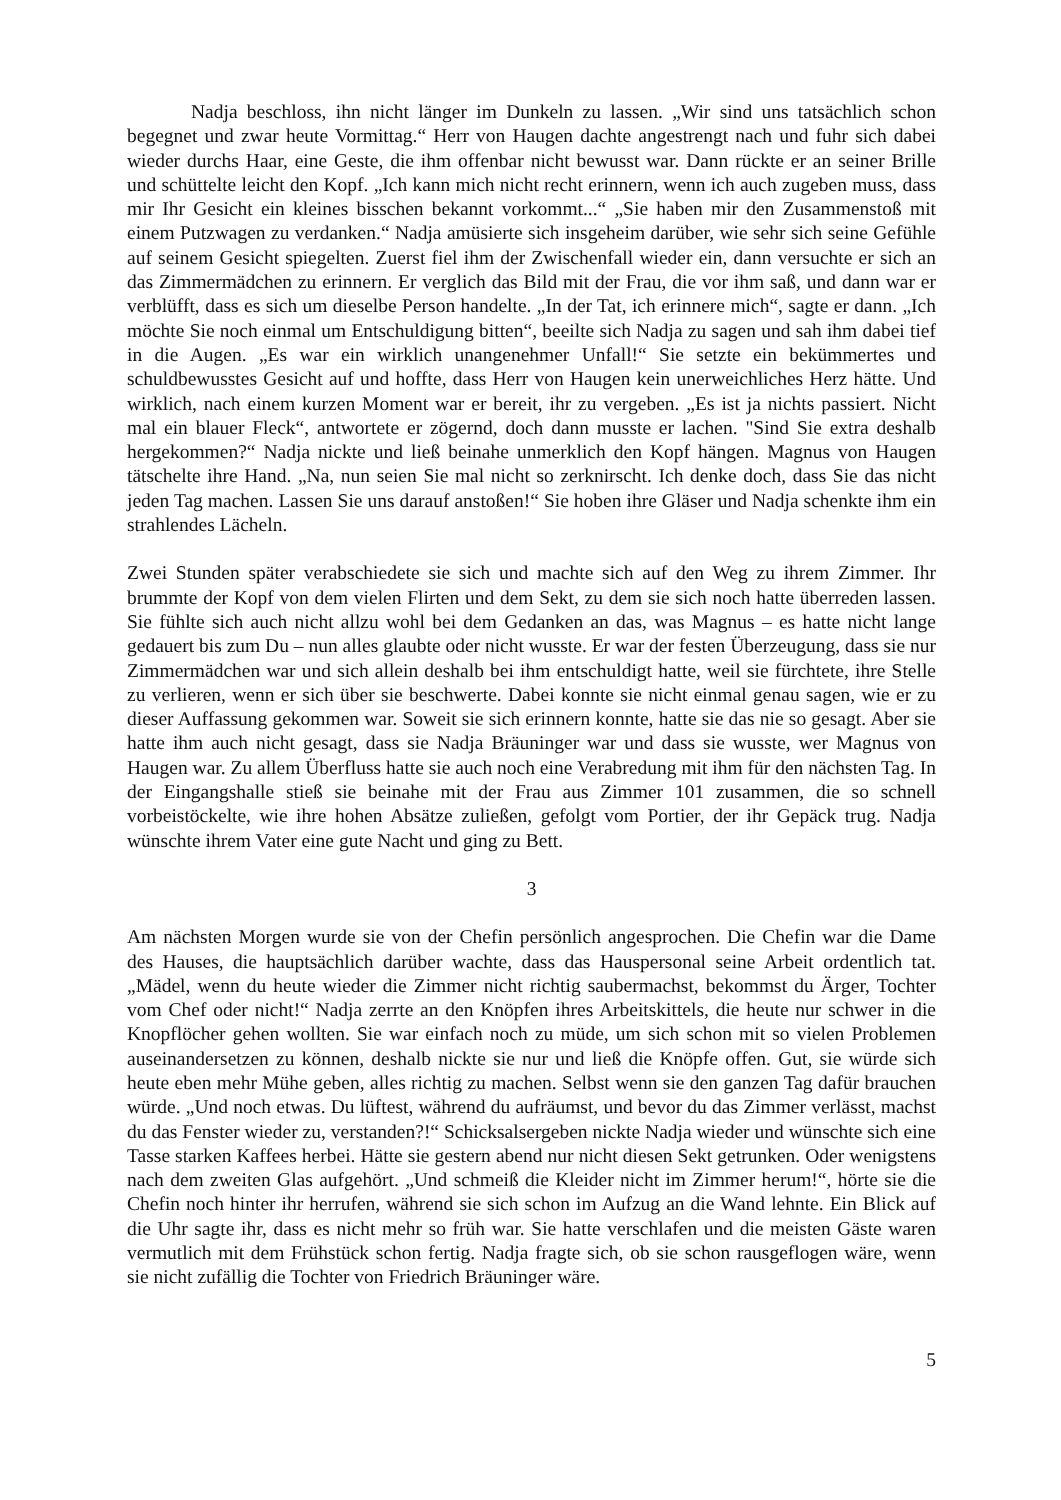Nadja beschloss, ihn nicht länger im Dunkeln zu lassen. „Wir sind uns tatsächlich schon begegnet und zwar heute Vormittag.“ Herr von Haugen dachte angestrengt nach und fuhr sich dabei wieder durchs Haar, eine Geste, die ihm offenbar nicht bewusst war. Dann rückte er an seiner Brille und schüttelte leicht den Kopf. „Ich kann mich nicht recht erinnern, wenn ich auch zugeben muss, dass mir Ihr Gesicht ein kleines bisschen bekannt vorkommt...“ „Sie haben mir den Zusammenstoß mit einem Putzwagen zu verdanken.“ Nadja amüsierte sich insgeheim darüber, wie sehr sich seine Gefühle auf seinem Gesicht spiegelten. Zuerst fiel ihm der Zwischenfall wieder ein, dann versuchte er sich an das Zimmermädchen zu erinnern. Er verglich das Bild mit der Frau, die vor ihm saß, und dann war er verblüfft, dass es sich um dieselbe Person handelte. „In der Tat, ich erinnere mich“, sagte er dann. „Ich möchte Sie noch einmal um Entschuldigung bitten“, beeilte sich Nadja zu sagen und sah ihm dabei tief in die Augen. „Es war ein wirklich unangenehmer Unfall!“ Sie setzte ein bekümmertes und schuldbewusstes Gesicht auf und hoffte, dass Herr von Haugen kein unerweichliches Herz hätte. Und wirklich, nach einem kurzen Moment war er bereit, ihr zu vergeben. „Es ist ja nichts passiert. Nicht mal ein blauer Fleck“, antwortete er zögernd, doch dann musste er lachen. "Sind Sie extra deshalb hergekommen?“ Nadja nickte und ließ beinahe unmerklich den Kopf hängen. Magnus von Haugen tätschelte ihre Hand. „Na, nun seien Sie mal nicht so zerknirscht. Ich denke doch, dass Sie das nicht jeden Tag machen. Lassen Sie uns darauf anstoßen!“ Sie hoben ihre Gläser und Nadja schenkte ihm ein strahlendes Lächeln.
Zwei Stunden später verabschiedete sie sich und machte sich auf den Weg zu ihrem Zimmer. Ihr brummte der Kopf von dem vielen Flirten und dem Sekt, zu dem sie sich noch hatte überreden lassen. Sie fühlte sich auch nicht allzu wohl bei dem Gedanken an das, was Magnus – es hatte nicht lange gedauert bis zum Du – nun alles glaubte oder nicht wusste. Er war der festen Überzeugung, dass sie nur Zimmermädchen war und sich allein deshalb bei ihm entschuldigt hatte, weil sie fürchtete, ihre Stelle zu verlieren, wenn er sich über sie beschwerte. Dabei konnte sie nicht einmal genau sagen, wie er zu dieser Auffassung gekommen war. Soweit sie sich erinnern konnte, hatte sie das nie so gesagt. Aber sie hatte ihm auch nicht gesagt, dass sie Nadja Bräuninger war und dass sie wusste, wer Magnus von Haugen war. Zu allem Überfluss hatte sie auch noch eine Verabredung mit ihm für den nächsten Tag. In der Eingangshalle stieß sie beinahe mit der Frau aus Zimmer 101 zusammen, die so schnell vorbeistöckelte, wie ihre hohen Absätze zuließen, gefolgt vom Portier, der ihr Gepäck trug. Nadja wünschte ihrem Vater eine gute Nacht und ging zu Bett.
3
Am nächsten Morgen wurde sie von der Chefin persönlich angesprochen. Die Chefin war die Dame des Hauses, die hauptsächlich darüber wachte, dass das Hauspersonal seine Arbeit ordentlich tat. „Mädel, wenn du heute wieder die Zimmer nicht richtig saubermachst, bekommst du Ärger, Tochter vom Chef oder nicht!“ Nadja zerrte an den Knöpfen ihres Arbeitskittels, die heute nur schwer in die Knopflöcher gehen wollten. Sie war einfach noch zu müde, um sich schon mit so vielen Problemen auseinandersetzen zu können, deshalb nickte sie nur und ließ die Knöpfe offen. Gut, sie würde sich heute eben mehr Mühe geben, alles richtig zu machen. Selbst wenn sie den ganzen Tag dafür brauchen würde. „Und noch etwas. Du lüftest, während du aufräumst, und bevor du das Zimmer verlässt, machst du das Fenster wieder zu, verstanden?!“ Schicksalsergeben nickte Nadja wieder und wünschte sich eine Tasse starken Kaffees herbei. Hätte sie gestern abend nur nicht diesen Sekt getrunken. Oder wenigstens nach dem zweiten Glas aufgehört. „Und schmeiß die Kleider nicht im Zimmer herum!“, hörte sie die Chefin noch hinter ihr herrufen, während sie sich schon im Aufzug an die Wand lehnte. Ein Blick auf die Uhr sagte ihr, dass es nicht mehr so früh war. Sie hatte verschlafen und die meisten Gäste waren vermutlich mit dem Frühstück schon fertig. Nadja fragte sich, ob sie schon rausgeflogen wäre, wenn sie nicht zufällig die Tochter von Friedrich Bräuninger wäre.
5